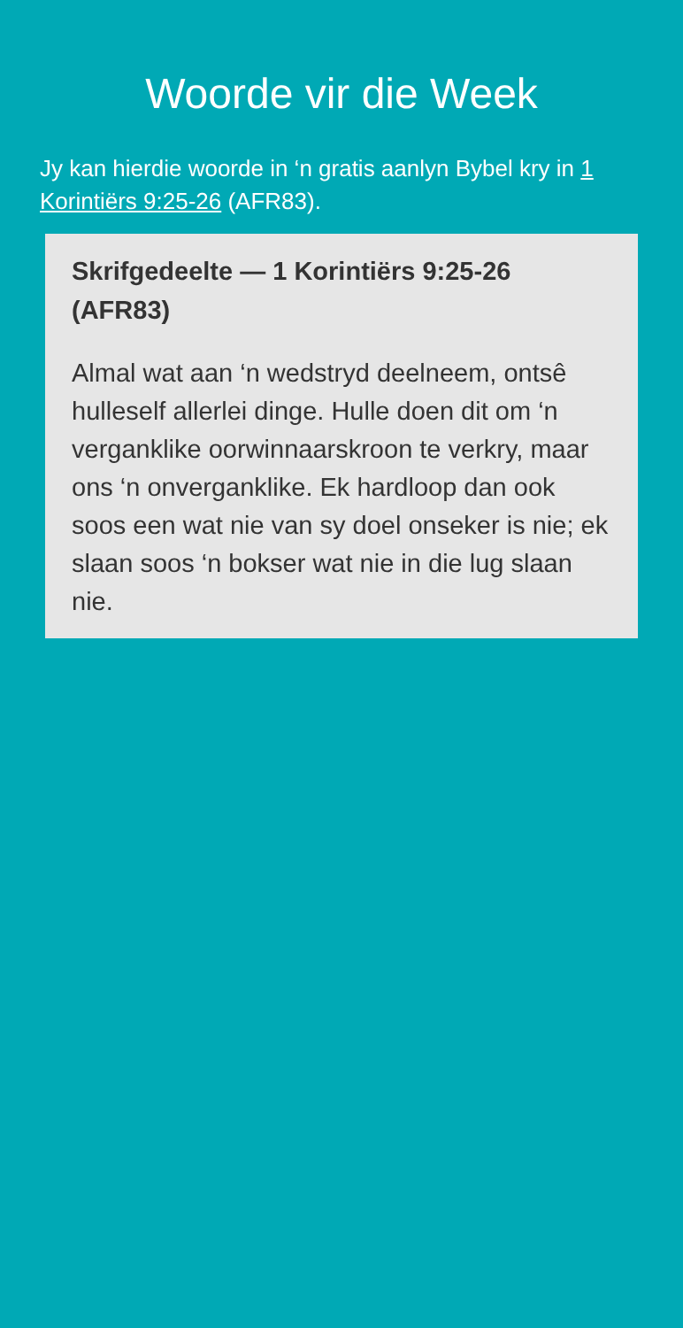Woorde vir die Week
Jy kan hierdie woorde in ‘n gratis aanlyn Bybel kry in 1 Korintiërs 9:25-26 (AFR83).
Skrifgedeelte — 1 Korintiërs 9:25-26 (AFR83)
Almal wat aan ‘n wedstryd deelneem, ontsê hulleself allerlei dinge. Hulle doen dit om ‘n verganklike oorwinnaarskroon te verkry, maar ons ‘n onverganklike. Ek hardloop dan ook soos een wat nie van sy doel onseker is nie; ek slaan soos ‘n bokser wat nie in die lug slaan nie.